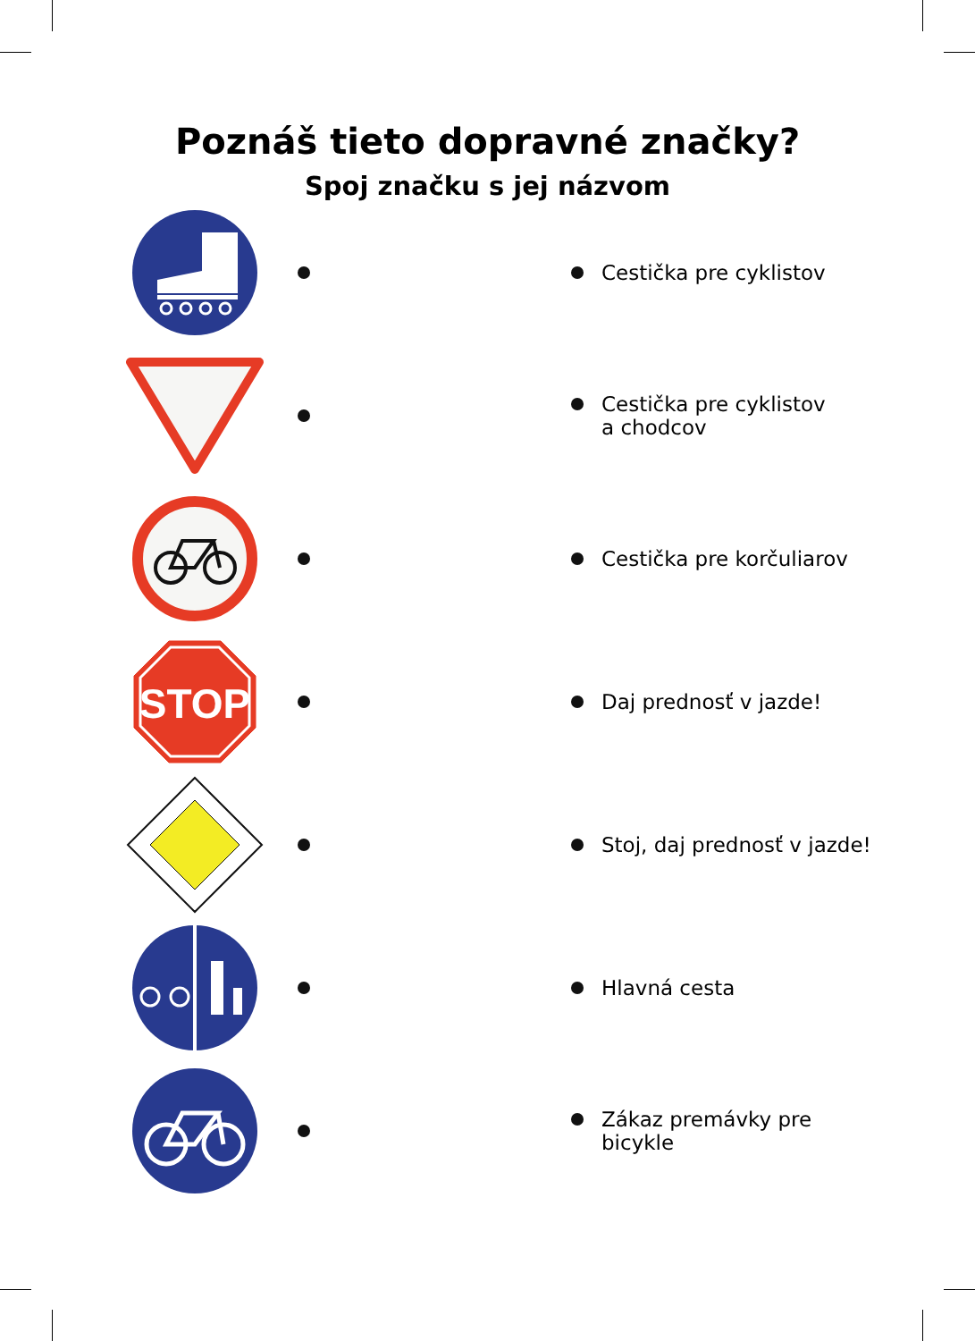Poznáš tieto dopravné značky?
Spoj značku s jej názvom
Cestička pre cyklistov
Cestička pre cyklistov
a chodcov
Cestička pre korčuliarov
STOP
Daj prednosť v jazde!
Stoj, daj prednosť v jazde!
Hlavná cesta
Zákaz premávky pre bicykle